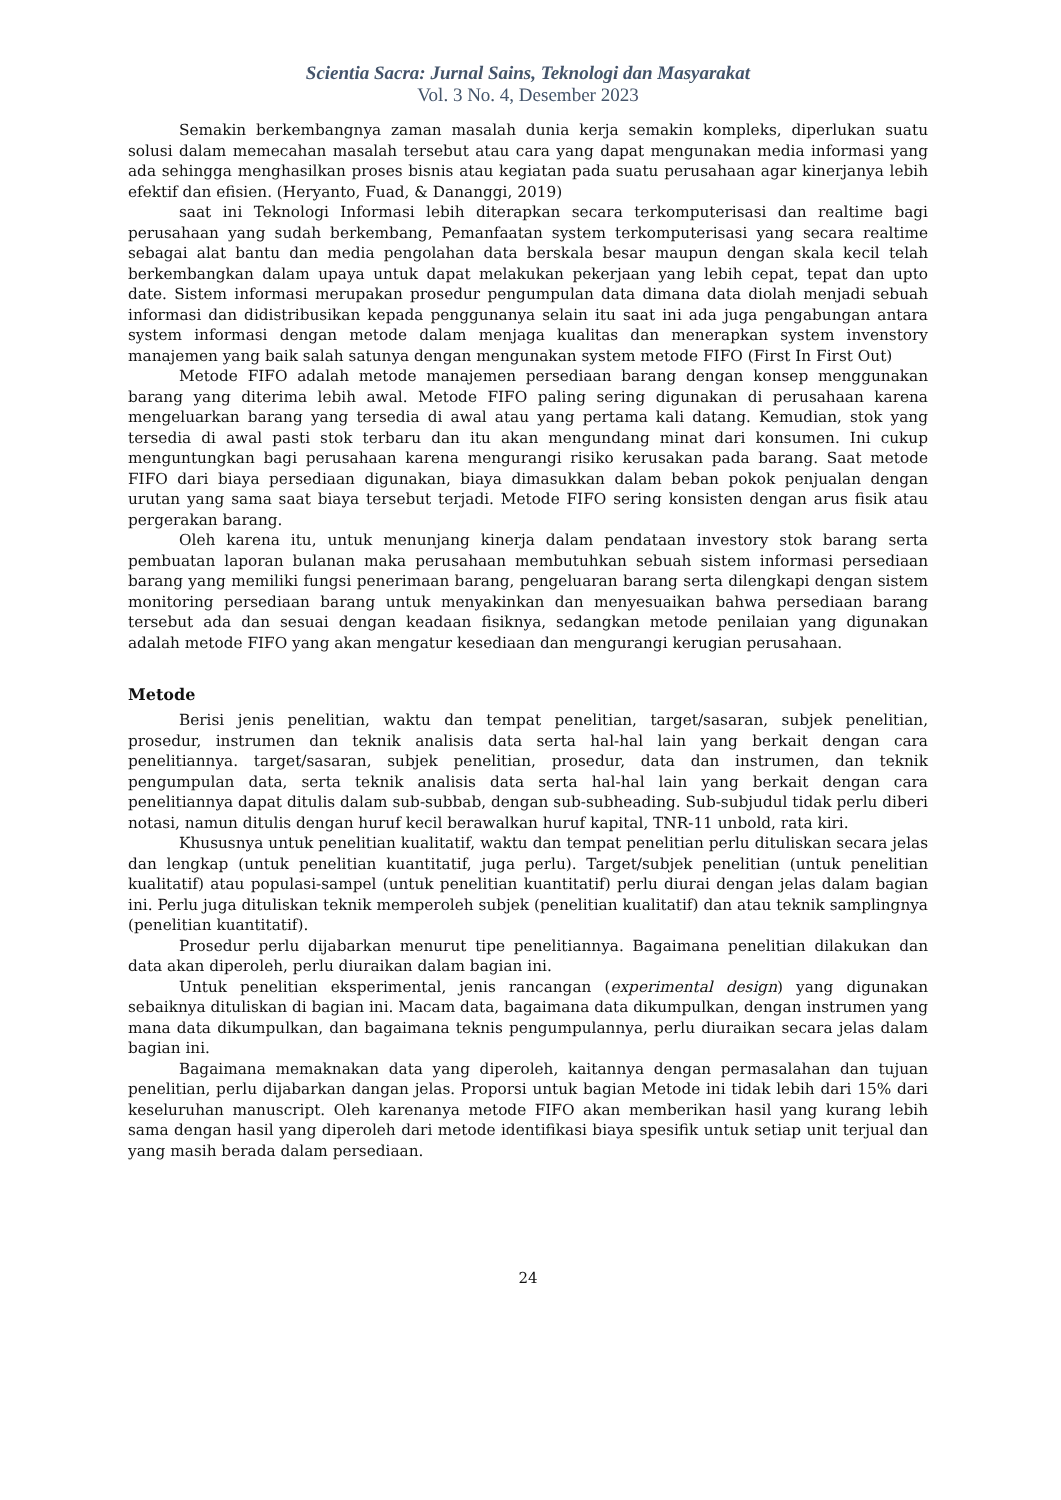Scientia Sacra: Jurnal Sains, Teknologi dan Masyarakat
Vol. 3 No. 4, Desember 2023
Semakin berkembangnya zaman masalah dunia kerja semakin kompleks, diperlukan suatu solusi dalam memecahan masalah tersebut atau cara yang dapat mengunakan media informasi yang ada sehingga menghasilkan proses bisnis atau kegiatan pada suatu perusahaan agar kinerjanya lebih efektif dan efisien. (Heryanto, Fuad, & Dananggi, 2019)
saat ini Teknologi Informasi lebih diterapkan secara terkomputerisasi dan realtime bagi perusahaan yang sudah berkembang, Pemanfaatan system terkomputerisasi yang secara realtime sebagai alat bantu dan media pengolahan data berskala besar maupun dengan skala kecil telah berkembangkan dalam upaya untuk dapat melakukan pekerjaan yang lebih cepat, tepat dan upto date. Sistem informasi merupakan prosedur pengumpulan data dimana data diolah menjadi sebuah informasi dan didistribusikan kepada penggunanya selain itu saat ini ada juga pengabungan antara system informasi dengan metode dalam menjaga kualitas dan menerapkan system invenstory manajemen yang baik salah satunya dengan mengunakan system metode FIFO (First In First Out)
Metode FIFO adalah metode manajemen persediaan barang dengan konsep menggunakan barang yang diterima lebih awal. Metode FIFO paling sering digunakan di perusahaan karena mengeluarkan barang yang tersedia di awal atau yang pertama kali datang. Kemudian, stok yang tersedia di awal pasti stok terbaru dan itu akan mengundang minat dari konsumen. Ini cukup menguntungkan bagi perusahaan karena mengurangi risiko kerusakan pada barang. Saat metode FIFO dari biaya persediaan digunakan, biaya dimasukkan dalam beban pokok penjualan dengan urutan yang sama saat biaya tersebut terjadi. Metode FIFO sering konsisten dengan arus fisik atau pergerakan barang.
Oleh karena itu, untuk menunjang kinerja dalam pendataan investory stok barang serta pembuatan laporan bulanan maka perusahaan membutuhkan sebuah sistem informasi persediaan barang yang memiliki fungsi penerimaan barang, pengeluaran barang serta dilengkapi dengan sistem monitoring persediaan barang untuk menyakinkan dan menyesuaikan bahwa persediaan barang tersebut ada dan sesuai dengan keadaan fisiknya, sedangkan metode penilaian yang digunakan adalah metode FIFO yang akan mengatur kesediaan dan mengurangi kerugian perusahaan.
Metode
Berisi jenis penelitian, waktu dan tempat penelitian, target/sasaran, subjek penelitian, prosedur, instrumen dan teknik analisis data serta hal-hal lain yang berkait dengan cara penelitiannya. target/sasaran, subjek penelitian, prosedur, data dan instrumen, dan teknik pengumpulan data, serta teknik analisis data serta hal-hal lain yang berkait dengan cara penelitiannya dapat ditulis dalam sub-subbab, dengan sub-subheading. Sub-subjudul tidak perlu diberi notasi, namun ditulis dengan huruf kecil berawalkan huruf kapital, TNR-11 unbold, rata kiri.
Khususnya untuk penelitian kualitatif, waktu dan tempat penelitian perlu dituliskan secara jelas dan lengkap (untuk penelitian kuantitatif, juga perlu). Target/subjek penelitian (untuk penelitian kualitatif) atau populasi-sampel (untuk penelitian kuantitatif) perlu diurai dengan jelas dalam bagian ini. Perlu juga dituliskan teknik memperoleh subjek (penelitian kualitatif) dan atau teknik samplingnya (penelitian kuantitatif).
Prosedur perlu dijabarkan menurut tipe penelitiannya. Bagaimana penelitian dilakukan dan data akan diperoleh, perlu diuraikan dalam bagian ini.
Untuk penelitian eksperimental, jenis rancangan (experimental design) yang digunakan sebaiknya dituliskan di bagian ini. Macam data, bagaimana data dikumpulkan, dengan instrumen yang mana data dikumpulkan, dan bagaimana teknis pengumpulannya, perlu diuraikan secara jelas dalam bagian ini.
Bagaimana memaknakan data yang diperoleh, kaitannya dengan permasalahan dan tujuan penelitian, perlu dijabarkan dangan jelas. Proporsi untuk bagian Metode ini tidak lebih dari 15% dari keseluruhan manuscript. Oleh karenanya metode FIFO akan memberikan hasil yang kurang lebih sama dengan hasil yang diperoleh dari metode identifikasi biaya spesifik untuk setiap unit terjual dan yang masih berada dalam persediaan.
24